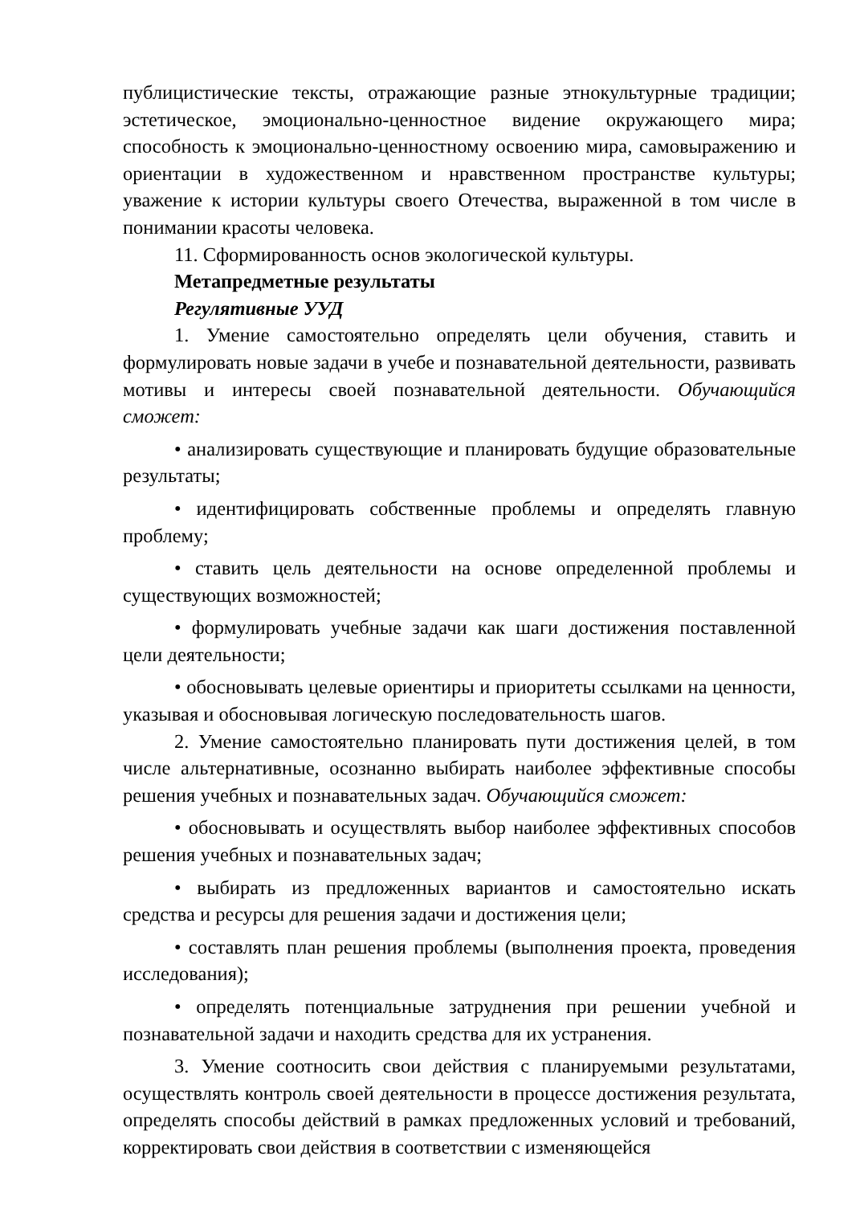публицистические тексты, отражающие разные этнокультурные традиции; эстетическое, эмоционально-ценностное видение окружающего мира; способность к эмоционально-ценностному освоению мира, самовыражению и ориентации в художественном и нравственном пространстве культуры; уважение к истории культуры своего Отечества, выраженной в том числе в понимании красоты человека.
11. Сформированность основ экологической культуры.
Метапредметные результаты
Регулятивные УУД
1. Умение самостоятельно определять цели обучения, ставить и формулировать новые задачи в учебе и познавательной деятельности, развивать мотивы и интересы своей познавательной деятельности. Обучающийся сможет:
• анализировать существующие и планировать будущие образовательные результаты;
• идентифицировать собственные проблемы и определять главную проблему;
• ставить цель деятельности на основе определенной проблемы и существующих возможностей;
• формулировать учебные задачи как шаги достижения поставленной цели деятельности;
• обосновывать целевые ориентиры и приоритеты ссылками на ценности, указывая и обосновывая логическую последовательность шагов.
2. Умение самостоятельно планировать пути достижения целей, в том числе альтернативные, осознанно выбирать наиболее эффективные способы решения учебных и познавательных задач. Обучающийся сможет:
• обосновывать и осуществлять выбор наиболее эффективных способов решения учебных и познавательных задач;
• выбирать из предложенных вариантов и самостоятельно искать средства и ресурсы для решения задачи и достижения цели;
• составлять план решения проблемы (выполнения проекта, проведения исследования);
• определять потенциальные затруднения при решении учебной и познавательной задачи и находить средства для их устранения.
3. Умение соотносить свои действия с планируемыми результатами, осуществлять контроль своей деятельности в процессе достижения результата, определять способы действий в рамках предложенных условий и требований, корректировать свои действия в соответствии с изменяющейся